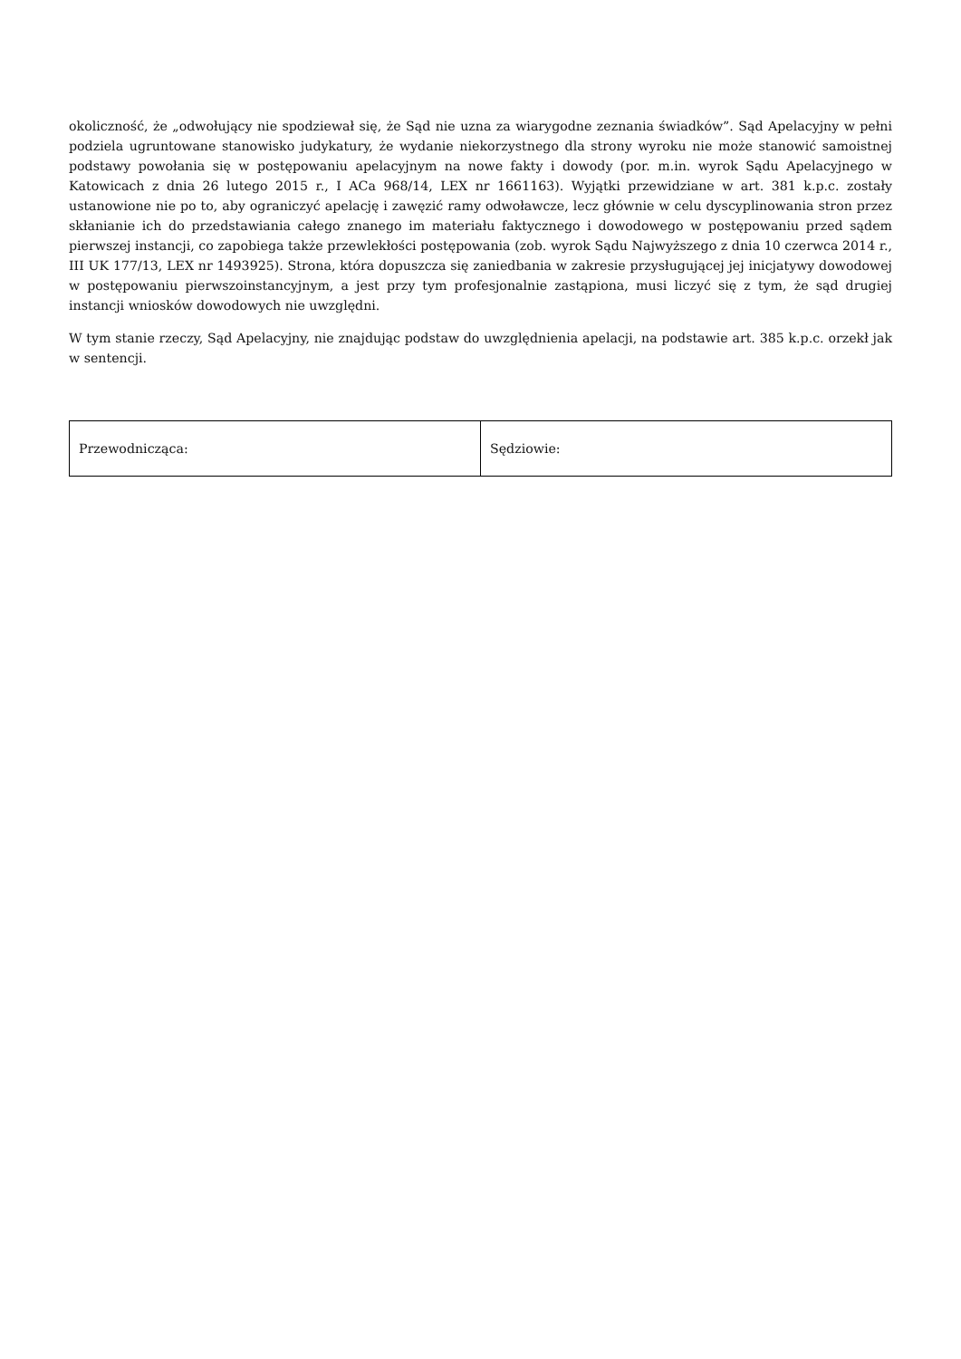okoliczność, że „odwołujący nie spodziewał się, że Sąd nie uzna za wiarygodne zeznania świadków”. Sąd Apelacyjny w pełni podziela ugruntowane stanowisko judykatury, że wydanie niekorzystnego dla strony wyroku nie może stanowić samoistnej podstawy powołania się w postępowaniu apelacyjnym na nowe fakty i dowody (por. m.in. wyrok Sądu Apelacyjnego w Katowicach z dnia 26 lutego 2015 r., I ACa 968/14, LEX nr 1661163). Wyjątki przewidziane w art. 381 k.p.c. zostały ustanowione nie po to, aby ograniczyć apelację i zawęzić ramy odwoławcze, lecz głównie w celu dyscyplinowania stron przez skłanianie ich do przedstawiania całego znanego im materiału faktycznego i dowodowego w postępowaniu przed sądem pierwszej instancji, co zapobiega także przewlekłości postępowania (zob. wyrok Sądu Najwyższego z dnia 10 czerwca 2014 r., III UK 177/13, LEX nr 1493925). Strona, która dopuszcza się zaniedbania w zakresie przysługującej jej inicjatywy dowodowej w postępowaniu pierwszoinstancyjnym, a jest przy tym profesjonalnie zastąpiona, musi liczyć się z tym, że sąd drugiej instancji wniosków dowodowych nie uwzględni.
W tym stanie rzeczy, Sąd Apelacyjny, nie znajdując podstaw do uwzględnienia apelacji, na podstawie art. 385 k.p.c. orzekł jak w sentencji.
| Przewodnicząca: | Sędziowie: |